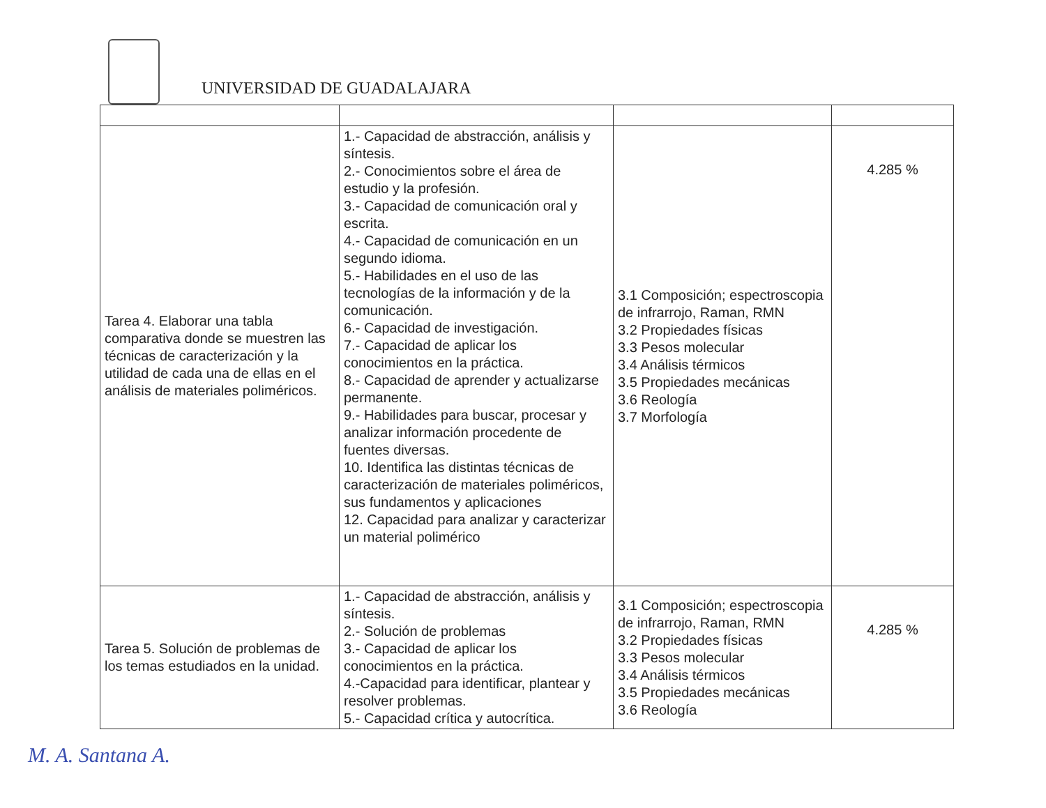UNIVERSIDAD DE GUADALAJARA
| Tarea 4. Elaborar una tabla comparativa donde se muestren las técnicas de caracterización y la utilidad de cada una de ellas en el análisis de materiales poliméricos. | 1.- Capacidad de abstracción, análisis y síntesis. 2.- Conocimientos sobre el área de estudio y la profesión. 3.- Capacidad de comunicación oral y escrita. 4.- Capacidad de comunicación en un segundo idioma. 5.- Habilidades en el uso de las tecnologías de la información y de la comunicación. 6.- Capacidad de investigación. 7.- Capacidad de aplicar los conocimientos en la práctica. 8.- Capacidad de aprender y actualizarse permanente. 9.- Habilidades para buscar, procesar y analizar información procedente de fuentes diversas. 10. Identifica las distintas técnicas de caracterización de materiales poliméricos, sus fundamentos y aplicaciones 12. Capacidad para analizar y caracterizar un material polimérico | 3.1 Composición; espectroscopia de infrarrojo, Raman, RMN 3.2 Propiedades físicas 3.3 Pesos molecular 3.4 Análisis térmicos 3.5 Propiedades mecánicas 3.6 Reología 3.7 Morfología | 4.285 % |
| Tarea 5. Solución de problemas de los temas estudiados en la unidad. | 1.- Capacidad de abstracción, análisis y síntesis. 2.- Solución de problemas 3.- Capacidad de aplicar los conocimientos en la práctica. 4.-Capacidad para identificar, plantear y resolver problemas. 5.- Capacidad crítica y autocrítica. | 3.1 Composición; espectroscopia de infrarrojo, Raman, RMN 3.2 Propiedades físicas 3.3 Pesos molecular 3.4 Análisis térmicos 3.5 Propiedades mecánicas 3.6 Reología | 4.285 % |
M. A. Santana A.